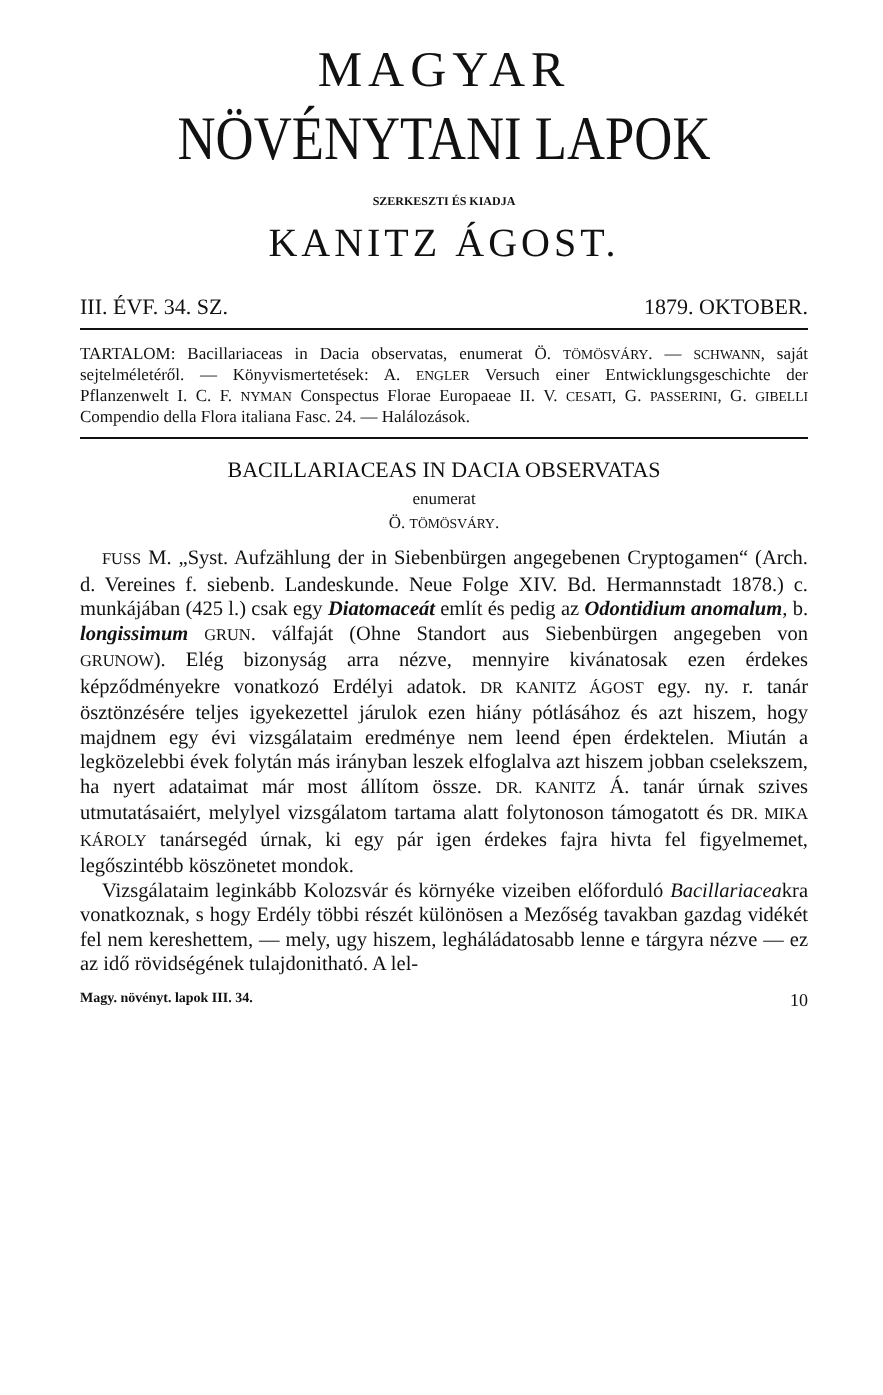MAGYAR
NÖVÉNYTANI LAPOK
SZERKESZTI ÉS KIADJA
KANITZ ÁGOST.
III. ÉVF. 34. SZ. 1879. OKTOBER.
TARTALOM: Bacillariaceas in Dacia observatas, enumerat Ö. TÖMÖSVÁRY. — SCHWANN, saját sejtelméletéről. — Könyvismertetések: A. ENGLER Versuch einer Entwicklungsgeschichte der Pflanzenwelt I. C. F. NYMAN Conspectus Florae Europaeae II. V. CESATI, G. PASSERINI, G. GIBELLI Compendio della Flora italiana Fasc. 24. — Halálozások.
BACILLARIACEAS IN DACIA OBSERVATAS
enumerat
Ö. TÖMÖSVÁRY.
FUSS M. „Syst. Aufzählung der in Siebenbürgen angegebenen Cryptogamen“ (Arch. d. Vereines f. siebenb. Landeskunde. Neue Folge XIV. Bd. Hermannstadt 1878.) c. munkájában (425 l.) csak egy Diatomaceát említ és pedig az Odontidium anomalum, b. longissimum GRUN. válfaját (Ohne Standort aus Siebenbürgen angegeben von GRUNOW). Elég bizonyság arra nézve, mennyire kivánatosak ezen érdekes képződményekre vonatkozó Erdélyi adatok. DR KANITZ ÁGOST egy. ny. r. tanár ösztönzésére teljes igyekezettel járulok ezen hiány pótlásához és azt hiszem, hogy majdnem egy évi vizsgálataim eredménye nem leend épen érdektelen. Miután a legközelebbi évek folytán más irányban leszek elfoglalva azt hiszem jobban cselekszem, ha nyert adataimat már most állítom össze. DR. KANITZ Á. tanár úrnak szives utmutatásaiért, melylyel vizsgálatom tartama alatt folytonoson támogatott és DR. MIKA KÁROLY tanársegéd úrnak, ki egy pár igen érdekes fajra hivta fel figyelmemet, legőszintébb köszönetet mondok.
Vizsgálataim leginkább Kolozsvár és környéke vizeiben előforduló Bacillariaceakra vonatkoznak, s hogy Erdély többi részét különösen a Mezőség tavakban gazdag vidékét fel nem kereshettem, — mely, ugy hiszem, legháládatosabb lenne e tárgyra nézve — ez az idő rövidségének tulajdonitható. A lel-
Magy. növényt. lapok III. 34. 10